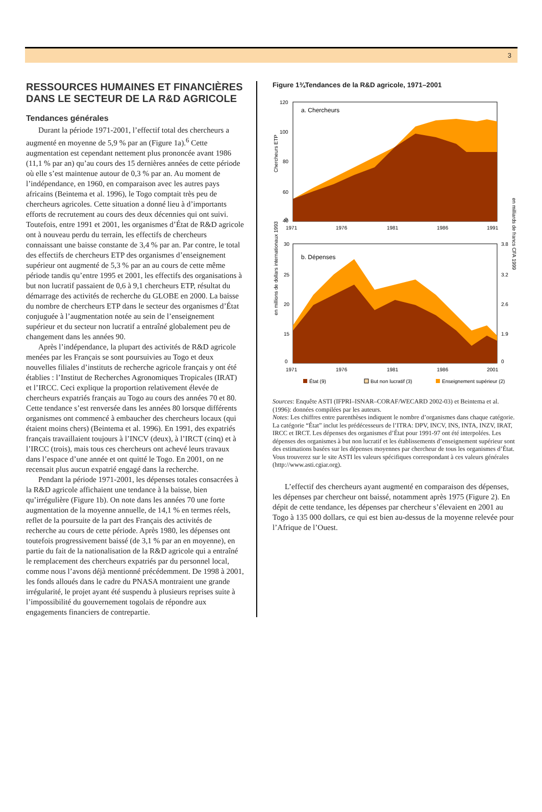3
RESSOURCES HUMAINES ET FINANCIÈRES DANS LE SECTEUR DE LA R&D AGRICOLE
Tendances générales
Durant la période 1971-2001, l’effectif total des chercheurs a augmenté en moyenne de 5,9 % par an (Figure 1a).<sup>6</sup> Cette augmentation est cependant nettement plus prononcée avant 1986 (11,1 % par an) qu’au cours des 15 dernières années de cette période où elle s’est maintenue autour de 0,3 % par an. Au moment de l’indépendance, en 1960, en comparaison avec les autres pays africains (Beintema et al. 1996), le Togo comptait très peu de chercheurs agricoles. Cette situation a donné lieu à d’importants efforts de recrutement au cours des deux décennies qui ont suivi. Toutefois, entre 1991 et 2001, les organismes d’État de R&D agricole ont à nouveau perdu du terrain, les effectifs de chercheurs connaissant une baisse constante de 3,4 % par an. Par contre, le total des effectifs de chercheurs ETP des organismes d’enseignement supérieur ont augmenté de 5,3 % par an au cours de cette même période tandis qu’entre 1995 et 2001, les effectifs des organisations à but non lucratif passaient de 0,6 à 9,1 chercheurs ETP, résultat du démarrage des activités de recherche du GLOBE en 2000. La baisse du nombre de chercheurs ETP dans le secteur des organismes d’État conjuguée à l’augmentation notée au sein de l’enseignement supérieur et du secteur non lucratif a entraîné globalement peu de changement dans les années 90.
Après l’indépendance, la plupart des activités de R&D agricole menées par les Français se sont poursuivies au Togo et deux nouvelles filiales d’instituts de recherche agricole français y ont été établies : l’Institut de Recherches Agronomiques Tropicales (IRAT) et l’IRCC. Ceci explique la proportion relativement élevée de chercheurs expatriés français au Togo au cours des années 70 et 80. Cette tendance s’est renversée dans les années 80 lorsque différents organismes ont commencé à embaucher des chercheurs locaux (qui étaient moins chers) (Beintema et al. 1996). En 1991, des expatriés français travaillaient toujours à l’INCV (deux), à l’IRCT (cinq) et à l’IRCC (trois), mais tous ces chercheurs ont achevé leurs travaux dans l’espace d’une année et ont quitté le Togo. En 2001, on ne recensait plus aucun expatrié engagé dans la recherche.
Pendant la période 1971-2001, les dépenses totales consacrées à la R&D agricole affichaient une tendance à la baisse, bien qu’irrégulière (Figure 1b). On note dans les années 70 une forte augmentation de la moyenne annuelle, de 14,1 % en termes réels, reflet de la poursuite de la part des Français des activités de recherche au cours de cette période. Après 1980, les dépenses ont toutefois progressivement baissé (de 3,1 % par an en moyenne), en partie du fait de la nationalisation de la R&D agricole qui a entraîné le remplacement des chercheurs expatriés par du personnel local, comme nous l’avons déjà mentionné précédemment. De 1998 à 2001, les fonds alloués dans le cadre du PNASA montraient une grande irrégularité, le projet ayant été suspendu à plusieurs reprises suite à l’impossibilité du gouvernement togolais de répondre aux engagements financiers de contrepartie.
Figure 1¾Tendances de la R&D agricole, 1971–2001
Chercheurs ETP
a. Chercheurs
120
100
80
60
40
0
1971
1976
1981
1986
1991
en millions de dollars internationaux 1993
en milliards de francs CFA 1999
b. Dépenses
30
25
20
15
0
3.8
3.2
2.6
1.9
0
1971
1976
1981
1986
2001
État (9)
But non lucratif (3)
Enseignement supérieur (2)
Sources: Enquête ASTI (IFPRI–ISNAR–CORAF/WECARD 2002-03) et Beintema et al. (1996): données compilées par les auteurs.
Notes: Les chiffres entre parenthèses indiquent le nombre d’organismes dans chaque catégorie. La catégorie “État” inclut les prédécesseurs de l’ITRA: DPV, INCV, INS, INTA, INZV, IRAT, IRCC et IRCT. Les dépenses des organismes d’État pour 1991-97 ont été interpolées. Les dépenses des organismes à but non lucratif et les établissements d’enseignement supérieur sont des estimations basées sur les dépenses moyennes par chercheur de tous les organismes d’État. Vous trouverez sur le site ASTI les valeurs spécifiques correspondant à ces valeurs générales (http://www.asti.cgiar.org).
L’effectif des chercheurs ayant augmenté en comparaison des dépenses, les dépenses par chercheur ont baissé, notamment après 1975 (Figure 2). En dépit de cette tendance, les dépenses par chercheur s’élevaient en 2001 au Togo à 135 000 dollars, ce qui est bien au-dessus de la moyenne relevée pour l’Afrique de l’Ouest.